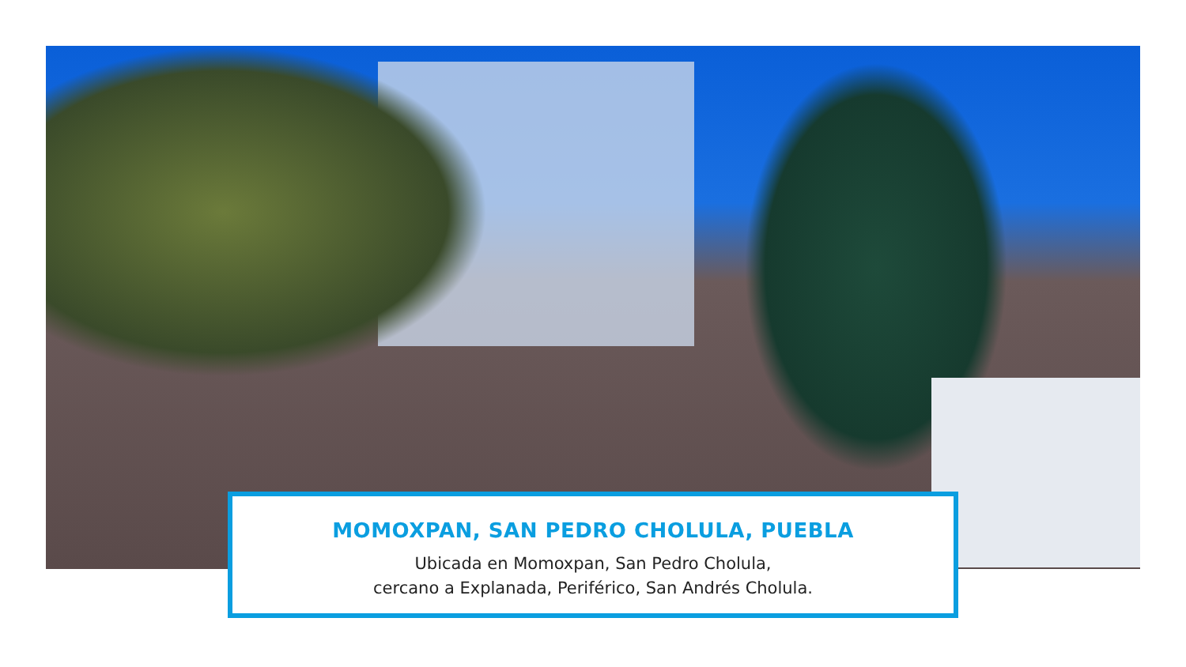MOMOXPAN, SAN PEDRO CHOLULA, PUEBLA
Ubicada en Momoxpan, San Pedro Cholula,
cercano a Explanada, Periférico, San Andrés Cholula.